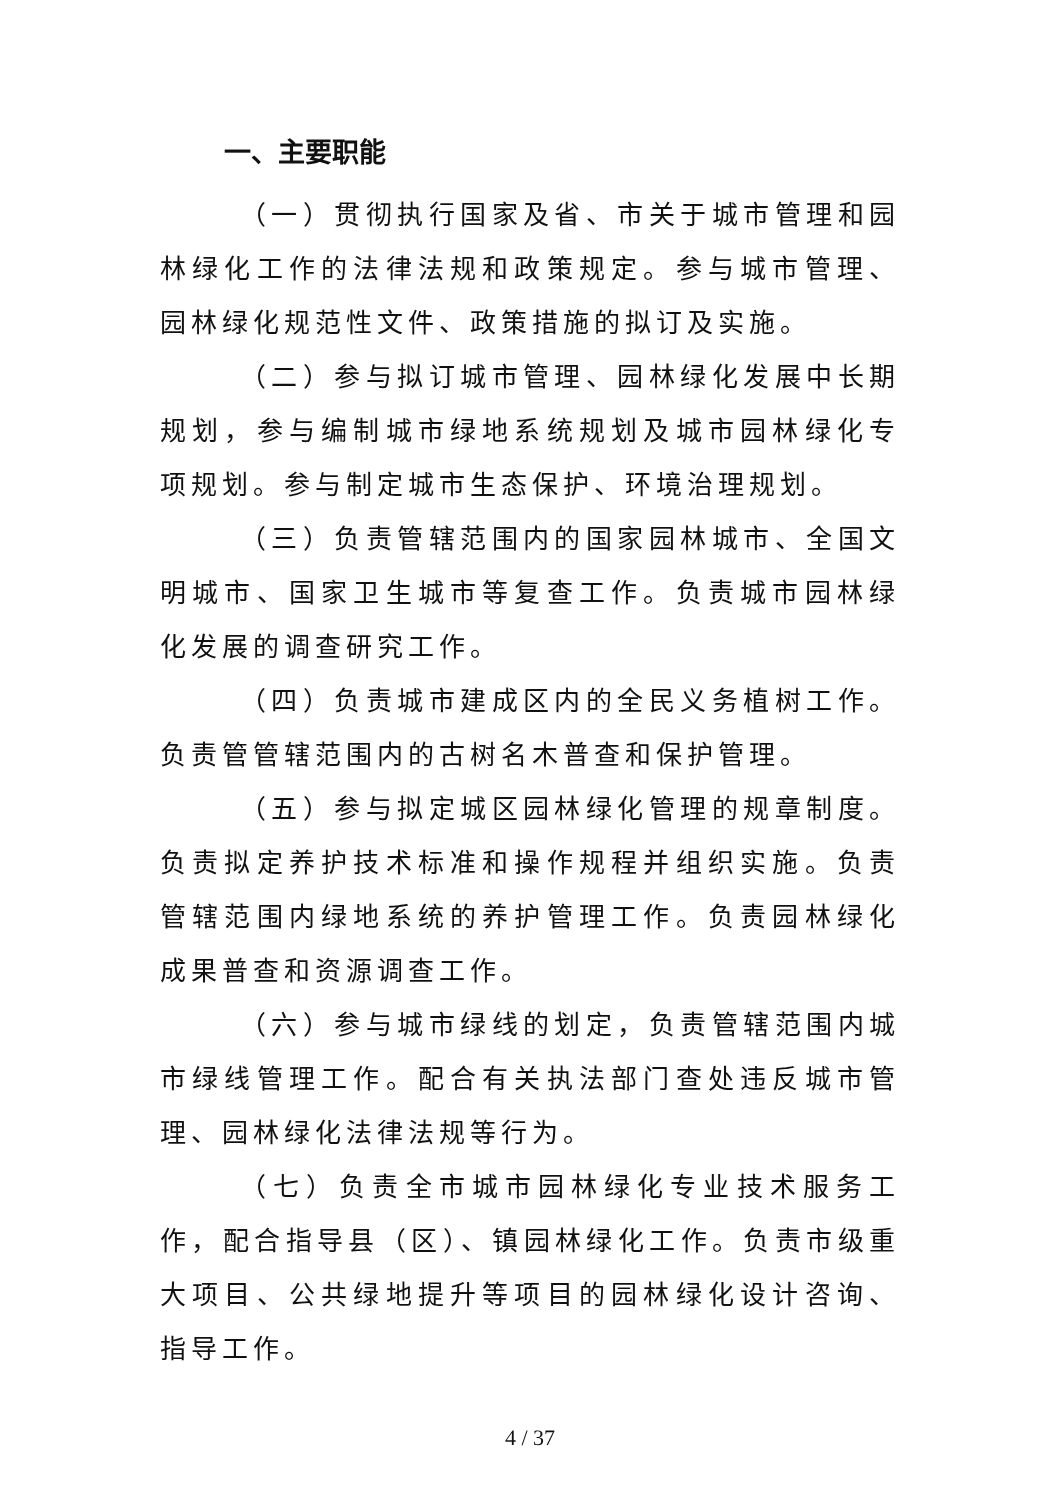一、主要职能
（一）贯彻执行国家及省、市关于城市管理和园林绿化工作的法律法规和政策规定。参与城市管理、园林绿化规范性文件、政策措施的拟订及实施。
（二）参与拟订城市管理、园林绿化发展中长期规划，参与编制城市绿地系统规划及城市园林绿化专项规划。参与制定城市生态保护、环境治理规划。
（三）负责管辖范围内的国家园林城市、全国文明城市、国家卫生城市等复查工作。负责城市园林绿化发展的调查研究工作。
（四）负责城市建成区内的全民义务植树工作。负责管管辖范围内的古树名木普查和保护管理。
（五）参与拟定城区园林绿化管理的规章制度。负责拟定养护技术标准和操作规程并组织实施。负责管辖范围内绿地系统的养护管理工作。负责园林绿化成果普查和资源调查工作。
（六）参与城市绿线的划定，负责管辖范围内城市绿线管理工作。配合有关执法部门查处违反城市管理、园林绿化法律法规等行为。
（七）负责全市城市园林绿化专业技术服务工作，配合指导县（区）、镇园林绿化工作。负责市级重大项目、公共绿地提升等项目的园林绿化设计咨询、指导工作。
4 / 37